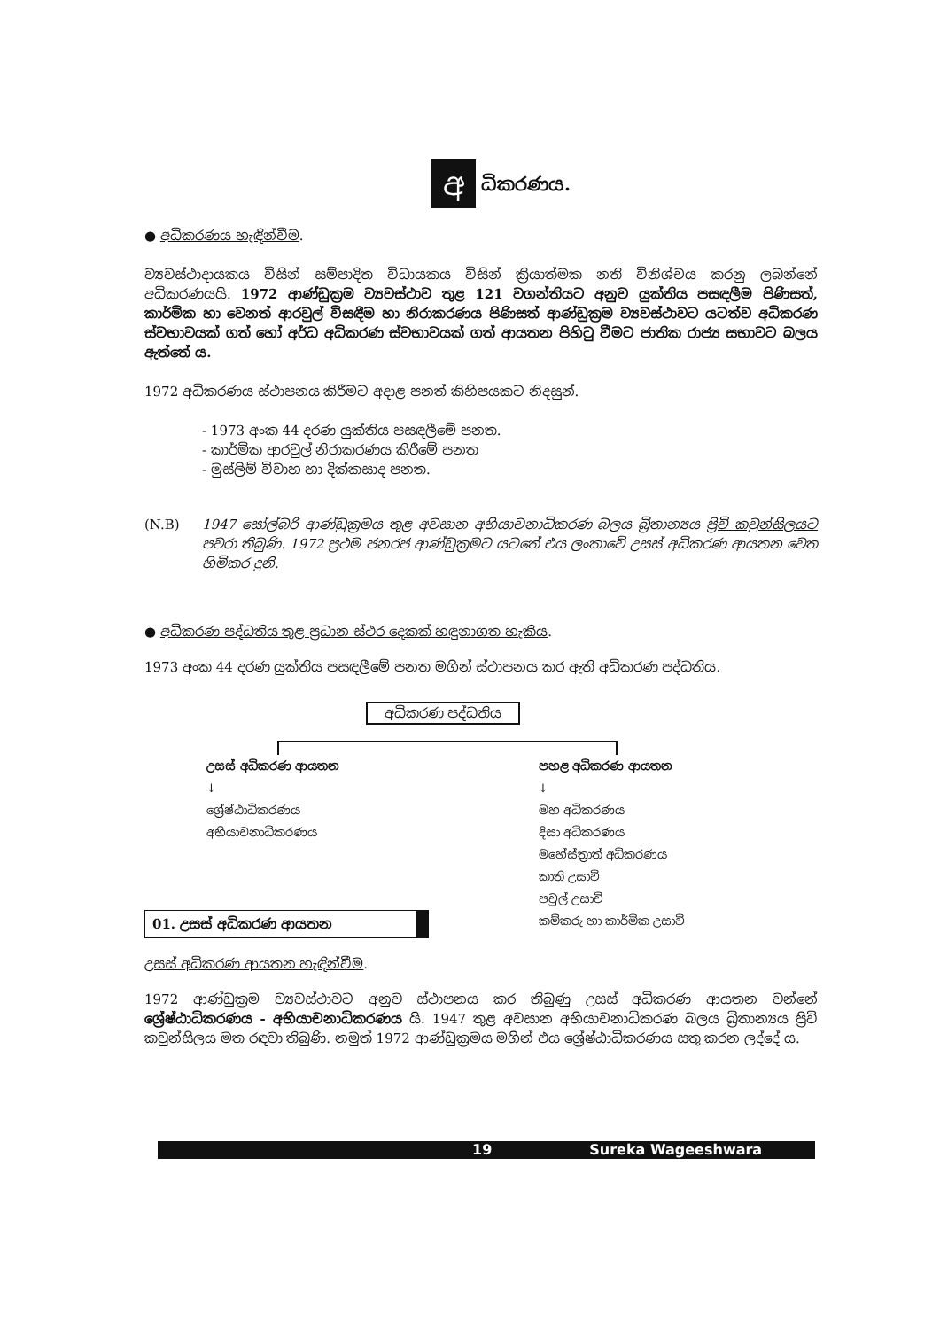අ
ධිකරණය.
● අධිකරණය හැඳින්වීම.
ව්‍යවස්ථාදායකය විසින් සම්පාදිත විධායකය විසින් ක්‍රියාත්මක නති විනිශ්චය කරනු ලබන්නේ අධිකරණයයි. 1972 ආණ්ඩුක්‍රම ව්‍යවස්ථාව තුළ 121 වගන්තියට අනුව යුක්තිය පසඳලීම පිණිසත්, කාර්මික හා වෙනත් ආරවුල් විසඳීම හා නිරාකරණය පිණිසත් ආණ්ඩුක්‍රම ව්‍යවස්ථාවට යටත්ව අධිකරණ ස්වභාවයක් ගත් හෝ අර්ධ අධිකරණ ස්වභාවයක් ගත් ආයතන පිහිටු වීමට ජාතික රාජ්‍ය සභාවට බලය ඇත්තේ ය.
1972 අධිකරණය ස්ථාපනය කිරීමට අදාළ පනත් කිහිපයකට නිදසුන්.
- 1973 අංක 44 දරණ යුක්තිය පසඳලීමේ පනත.
- කාර්මික ආරවුල් නිරාකරණය කිරීමේ පනත
- මුස්ලිම් විවාහ හා දික්කසාද පනත.
(N.B) 1947 සෝල්බරි ආණ්ඩුක්‍රමය තුළ අවසාන අභියාචනාධිකරණ බලය බ්‍රිතාන්‍යය ප්‍රිවි කවුන්සිලයට පවරා තිබුණි. 1972 ප්‍රථම ජනරජ ආණ්ඩුක්‍රමට යටතේ එය ලංකාවේ උසස් අධිකරණ ආයතන වෙත හිමිකර දුනි.
● අධිකරණ පද්ධතිය තුළ ප්‍රධාන ස්ථර දෙකක් හඳුනාගත හැකිය.
1973 අංක 44 දරණ යුක්තිය පසඳලීමේ පනත මගින් ස්ථාපනය කර ඇති අධිකරණ පද්ධතිය.
අධිකරණ පද්ධතිය
උසස් අධිකරණ ආයතන
↓
ශ්‍රේෂ්ඨාධිකරණය
අභියාචනාධිකරණය
පහළ අධිකරණ ආයතන
↓
මහ අධිකරණය
දිසා අධිකරණය
මහේස්ත්‍රාත් අධිකරණය
කාති උසාවි
පවුල් උසාවි
කම්කරු හා කාර්මික උසාවි
01. උසස් අධිකරණ ආයතන
උසස් අධිකරණ ආයතන හැඳින්වීම.
1972 ආණ්ඩුක්‍රම ව්‍යවස්ථාවට අනුව ස්ථාපනය කර තිබුණු උසස් අධිකරණ ආයතන වන්නේ ශ්‍රේෂ්ඨාධිකරණය - අභියාචනාධිකරණය යි. 1947 තුළ අවසාන අභියාචනාධිකරණ බලය බ්‍රිතාන්‍යය ප්‍රිවි කවුන්සිලය මත රඳවා තිබුණි. නමුත් 1972 ආණ්ඩුක්‍රමය මගින් එය ශ්‍රේෂ්ඨාධිකරණය සතු කරන ලද්දේ ය.
19 Sureka Wageeshwara